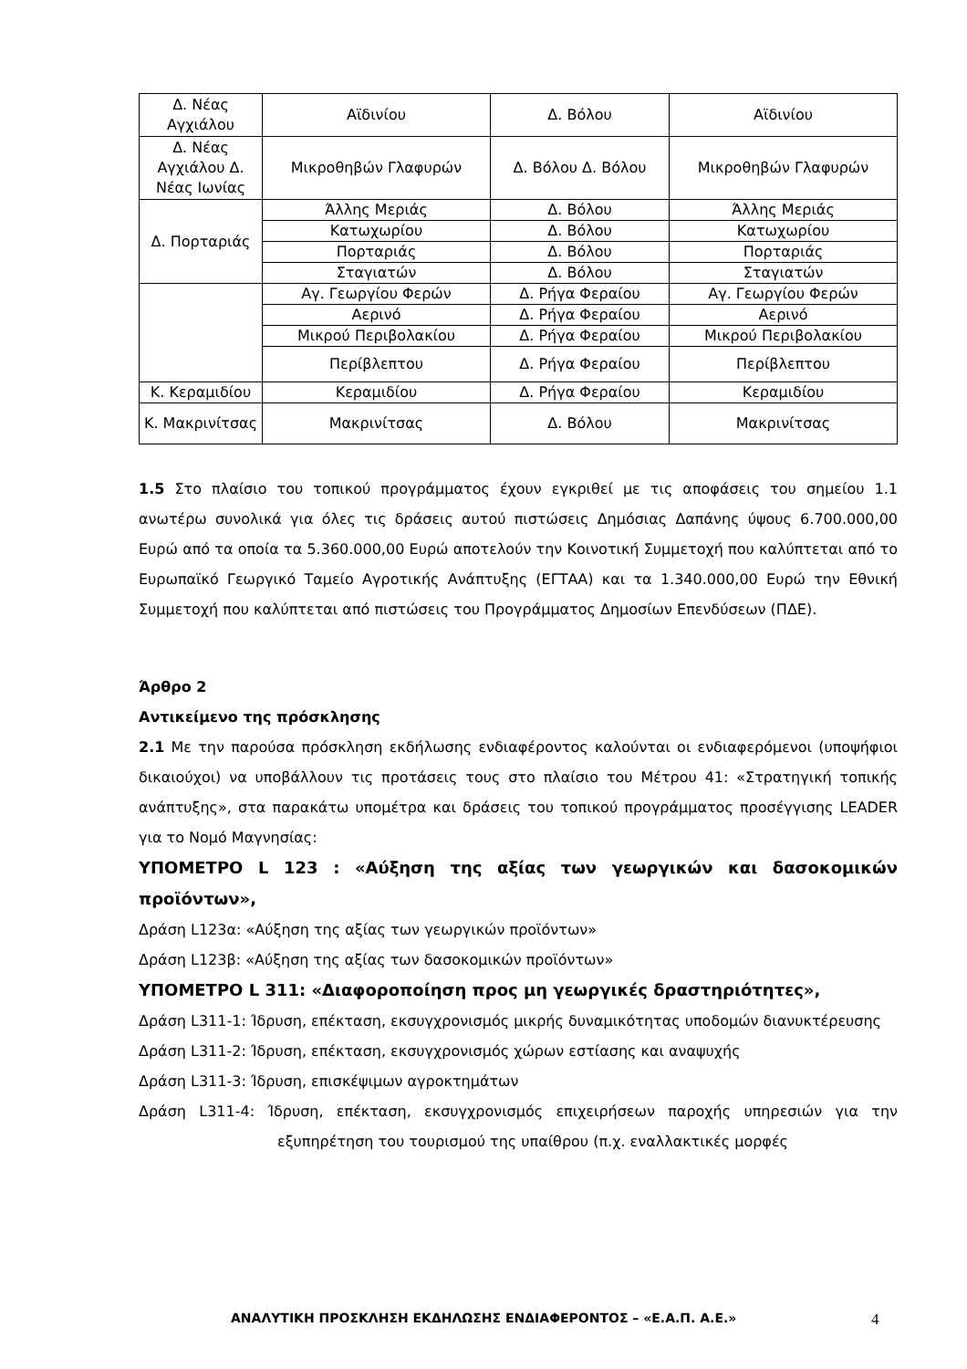| Δ. Νέας Αγχιάλου | Αϊδινίου | Δ. Βόλου | Αϊδινίου |
| Δ. Νέας Αγχιάλου Δ. Νέας Ιωνίας | Μικροθηβών Γλαφυρών | Δ. Βόλου Δ. Βόλου | Μικροθηβών Γλαφυρών |
| Δ. Πορταριάς | Άλλης Μεριάς | Δ. Βόλου | Άλλης Μεριάς |
| | Κατωχωρίου | Δ. Βόλου | Κατωχωρίου |
| | Πορταριάς | Δ. Βόλου | Πορταριάς |
| | Σταγιατών | Δ. Βόλου | Σταγιατών |
| | Αγ. Γεωργίου Φερών | Δ. Ρήγα Φεραίου | Αγ. Γεωργίου Φερών |
| | Αερινό | Δ. Ρήγα Φεραίου | Αερινό |
| | Μικρού Περιβολακίου | Δ. Ρήγα Φεραίου | Μικρού Περιβολακίου |
| | Περίβλεπτου | Δ. Ρήγα Φεραίου | Περίβλεπτου |
| Κ. Κεραμιδίου | Κεραμιδίου | Δ. Ρήγα Φεραίου | Κεραμιδίου |
| Κ. Μακρινίτσας | Μακρινίτσας | Δ. Βόλου | Μακρινίτσας |
1.5 Στο πλαίσιο του τοπικού προγράμματος έχουν εγκριθεί με τις αποφάσεις του σημείου 1.1 ανωτέρω συνολικά για όλες τις δράσεις αυτού πιστώσεις Δημόσιας Δαπάνης ύψους 6.700.000,00 Ευρώ από τα οποία τα 5.360.000,00 Ευρώ αποτελούν την Κοινοτική Συμμετοχή που καλύπτεται από το Ευρωπαϊκό Γεωργικό Ταμείο Αγροτικής Ανάπτυξης (ΕΓΤΑΑ) και τα 1.340.000,00 Ευρώ την Εθνική Συμμετοχή που καλύπτεται από πιστώσεις του Προγράμματος Δημοσίων Επενδύσεων (ΠΔΕ).
Άρθρο 2
Αντικείμενο της πρόσκλησης
2.1 Με την παρούσα πρόσκληση εκδήλωσης ενδιαφέροντος καλούνται οι ενδιαφερόμενοι (υποψήφιοι δικαιούχοι) να υποβάλλουν τις προτάσεις τους στο πλαίσιο του Μέτρου 41: «Στρατηγική τοπικής ανάπτυξης», στα παρακάτω υπομέτρα και δράσεις του τοπικού προγράμματος προσέγγισης LEADER για το Νομό Μαγνησίας:
ΥΠΟΜΕΤΡΟ L 123 : «Αύξηση της αξίας των γεωργικών και δασοκομικών προϊόντων»,
Δράση L123α: «Αύξηση της αξίας των γεωργικών προϊόντων»
Δράση L123β: «Αύξηση της αξίας των δασοκομικών προϊόντων»
ΥΠΟΜΕΤΡΟ L 311: «Διαφοροποίηση προς μη γεωργικές δραστηριότητες»,
Δράση L311-1: Ίδρυση, επέκταση, εκσυγχρονισμός μικρής δυναμικότητας υποδομών διανυκτέρευσης
Δράση L311-2: Ίδρυση, επέκταση, εκσυγχρονισμός χώρων εστίασης και αναψυχής
Δράση L311-3: Ίδρυση, επισκέψιμων αγροκτημάτων
Δράση L311-4: Ίδρυση, επέκταση, εκσυγχρονισμός επιχειρήσεων παροχής υπηρεσιών για την εξυπηρέτηση του τουρισμού της υπαίθρου (π.χ. εναλλακτικές μορφές
ΑΝΑΛΥΤΙΚΗ ΠΡΟΣΚΛΗΣΗ ΕΚΔΗΛΩΣΗΣ ΕΝΔΙΑΦΕΡΟΝΤΟΣ – «Ε.Α.Π. Α.Ε.» 4